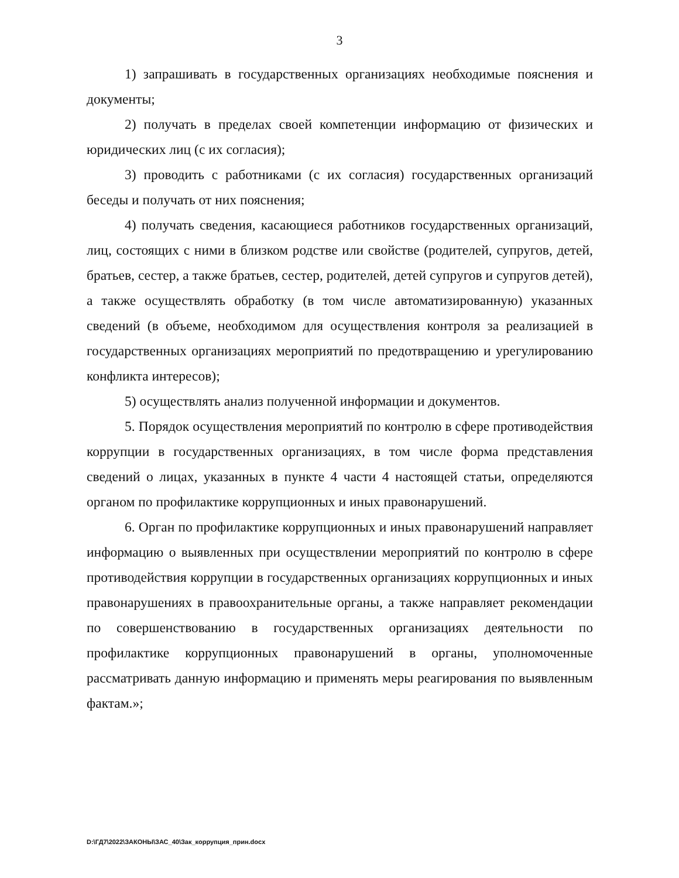3
1) запрашивать в государственных организациях необходимые пояснения и документы;
2) получать в пределах своей компетенции информацию от физических и юридических лиц (с их согласия);
3) проводить с работниками (с их согласия) государственных организаций беседы и получать от них пояснения;
4) получать сведения, касающиеся работников государственных организаций, лиц, состоящих с ними в близком родстве или свойстве (родителей, супругов, детей, братьев, сестер, а также братьев, сестер, родителей, детей супругов и супругов детей), а также осуществлять обработку (в том числе автоматизированную) указанных сведений (в объеме, необходимом для осуществления контроля за реализацией в государственных организациях мероприятий по предотвращению и урегулированию конфликта интересов);
5) осуществлять анализ полученной информации и документов.
5. Порядок осуществления мероприятий по контролю в сфере противодействия коррупции в государственных организациях, в том числе форма представления сведений о лицах, указанных в пункте 4 части 4 настоящей статьи, определяются органом по профилактике коррупционных и иных правонарушений.
6. Орган по профилактике коррупционных и иных правонарушений направляет информацию о выявленных при осуществлении мероприятий по контролю в сфере противодействия коррупции в государственных организациях коррупционных и иных правонарушениях в правоохранительные органы, а также направляет рекомендации по совершенствованию в государственных организациях деятельности по профилактике коррупционных правонарушений в органы, уполномоченные рассматривать данную информацию и применять меры реагирования по выявленным фактам.»;
D:\ГД7\2022\ЗАКОНЫ\ЗАС_40\Зак_коррупция_прин.docx